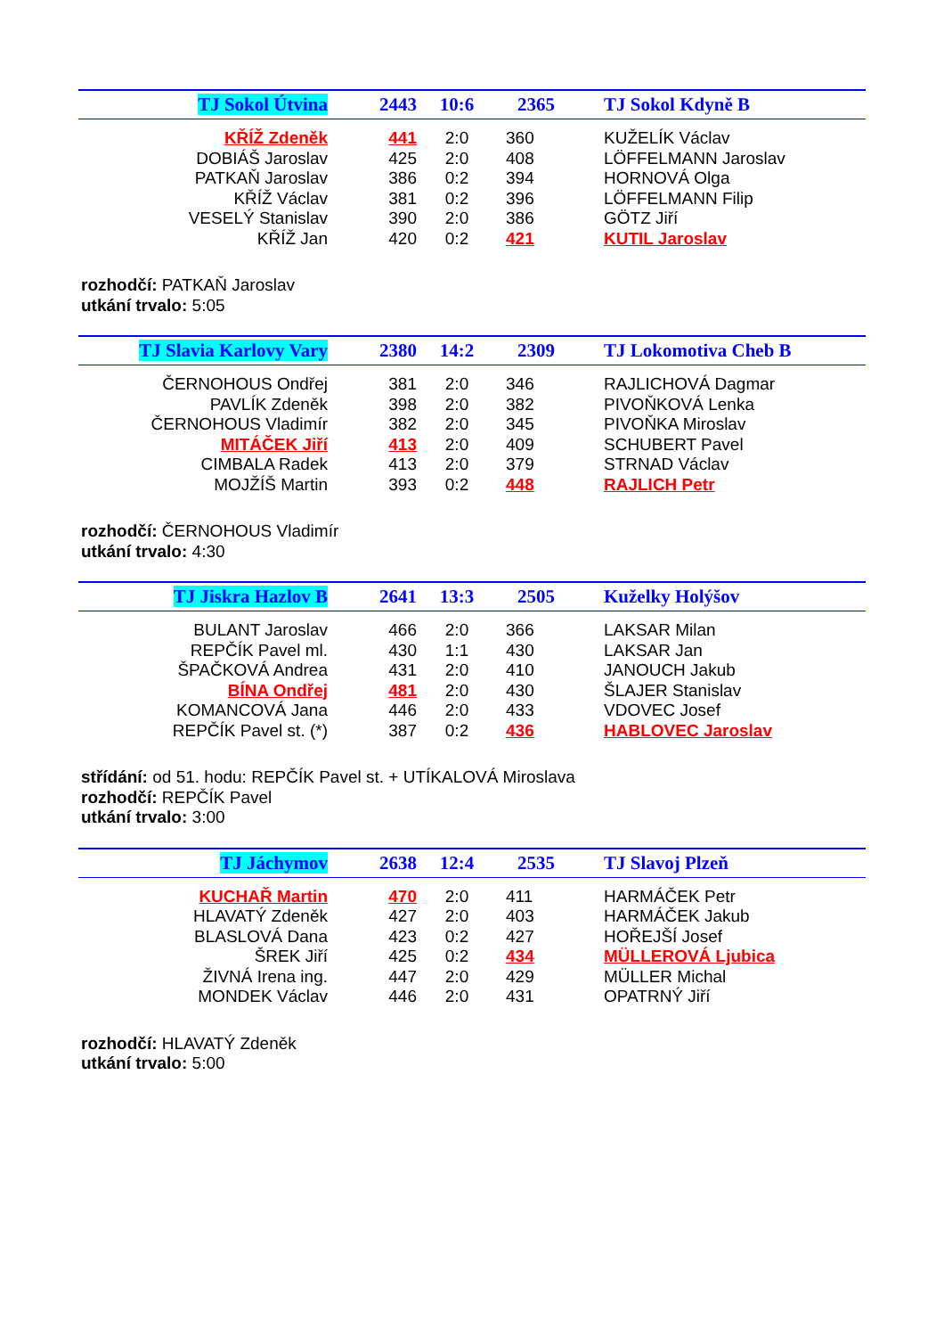| TJ Sokol Útvina | 2443 | 10:6 | 2365 | TJ Sokol Kdyně B |
| --- | --- | --- | --- | --- |
| KŘÍŽ Zdeněk | 441 | 2:0 | 360 | KUŽELÍK Václav |
| DOBIÁŠ Jaroslav | 425 | 2:0 | 408 | LÖFFELMANN Jaroslav |
| PATKAŇ Jaroslav | 386 | 0:2 | 394 | HORNOVÁ Olga |
| KŘÍŽ Václav | 381 | 0:2 | 396 | LÖFFELMANN Filip |
| VESELÝ Stanislav | 390 | 2:0 | 386 | GÖTZ Jiří |
| KŘÍŽ Jan | 420 | 0:2 | 421 | KUTIL Jaroslav |
rozhodčí: PATKAŇ Jaroslav
utkání trvalo: 5:05
| TJ Slavia Karlovy Vary | 2380 | 14:2 | 2309 | TJ Lokomotiva Cheb B |
| --- | --- | --- | --- | --- |
| ČERNOHOUS Ondřej | 381 | 2:0 | 346 | RAJLICHOVÁ Dagmar |
| PAVLÍK Zdeněk | 398 | 2:0 | 382 | PIVOŇKOVÁ Lenka |
| ČERNOHOUS Vladimír | 382 | 2:0 | 345 | PIVOŇKA Miroslav |
| MITÁČEK Jiří | 413 | 2:0 | 409 | SCHUBERT Pavel |
| CIMBALA Radek | 413 | 2:0 | 379 | STRNAD Václav |
| MOJŽÍŠ Martin | 393 | 0:2 | 448 | RAJLICH Petr |
rozhodčí: ČERNOHOUS Vladimír
utkání trvalo: 4:30
| TJ Jiskra Hazlov B | 2641 | 13:3 | 2505 | Kuželky Holýšov |
| --- | --- | --- | --- | --- |
| BULANT Jaroslav | 466 | 2:0 | 366 | LAKSAR Milan |
| REPČÍK Pavel ml. | 430 | 1:1 | 430 | LAKSAR Jan |
| ŠPAČKOVÁ Andrea | 431 | 2:0 | 410 | JANOUCH Jakub |
| BÍNA Ondřej | 481 | 2:0 | 430 | ŠLAJER Stanislav |
| KOMANCOVÁ Jana | 446 | 2:0 | 433 | VDOVEC Josef |
| REPČÍK Pavel st. (*) | 387 | 0:2 | 436 | HABLOVEC Jaroslav |
střídání: od 51. hodu: REPČÍK Pavel st. + UTÍKALOVÁ Miroslava
rozhodčí: REPČÍK Pavel
utkání trvalo: 3:00
| TJ Jáchymov | 2638 | 12:4 | 2535 | TJ Slavoj Plzeň |
| --- | --- | --- | --- | --- |
| KUCHAŘ Martin | 470 | 2:0 | 411 | HARMÁČEK Petr |
| HLAVATÝ Zdeněk | 427 | 2:0 | 403 | HARMÁČEK Jakub |
| BLASLOVÁ Dana | 423 | 0:2 | 427 | HOŘEJŠÍ Josef |
| ŠREK Jiří | 425 | 0:2 | 434 | MÜLLEROVÁ Ljubica |
| ŽIVNÁ Irena ing. | 447 | 2:0 | 429 | MÜLLER Michal |
| MONDEK Václav | 446 | 2:0 | 431 | OPATRNÝ Jiří |
rozhodčí: HLAVATÝ Zdeněk
utkání trvalo: 5:00